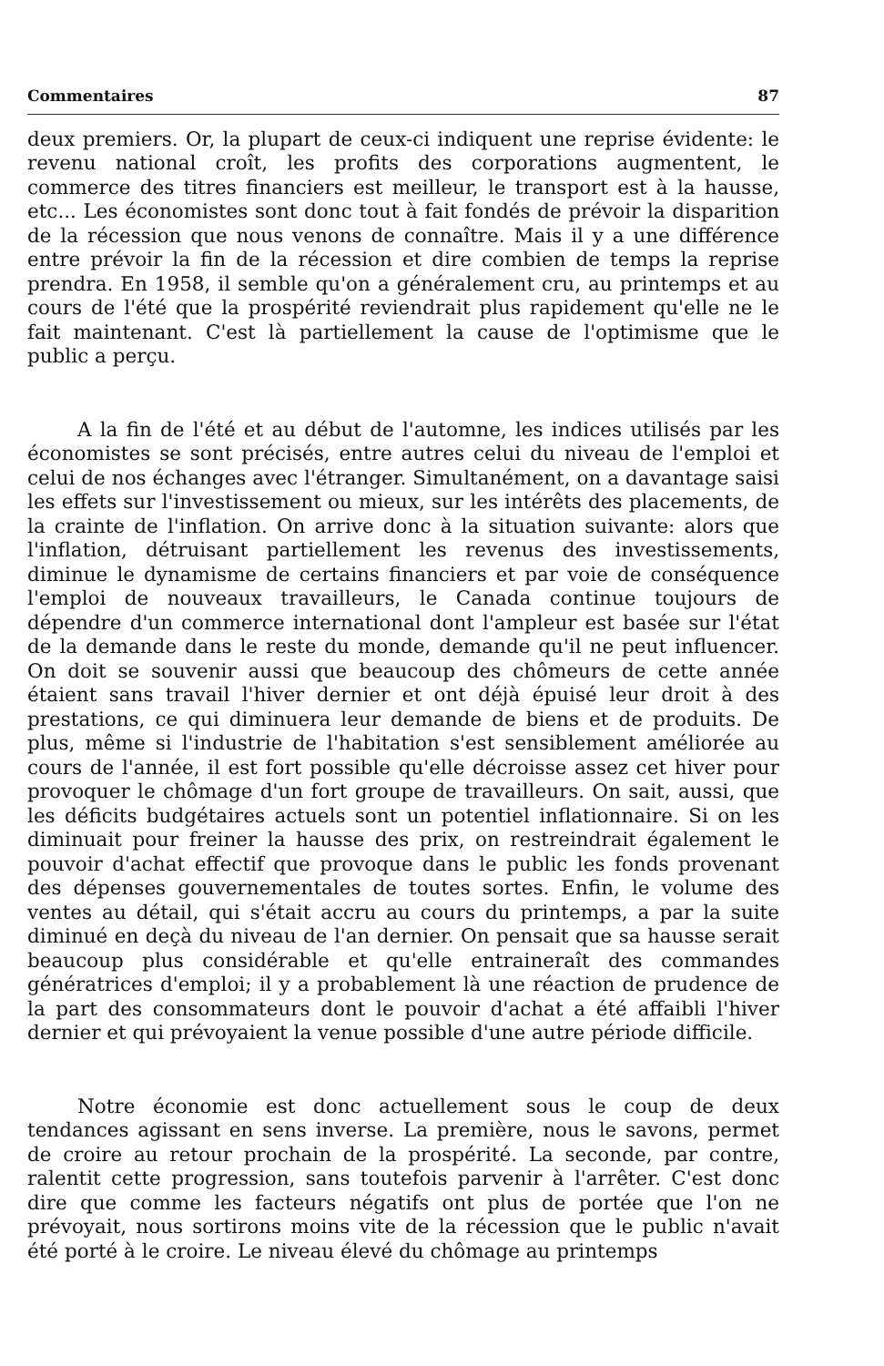Commentaires 87
deux premiers. Or, la plupart de ceux-ci indiquent une reprise évidente: le revenu national croît, les profits des corporations augmentent, le commerce des titres financiers est meilleur, le transport est à la hausse, etc... Les économistes sont donc tout à fait fondés de prévoir la disparition de la récession que nous venons de connaître. Mais il y a une différence entre prévoir la fin de la récession et dire combien de temps la reprise prendra. En 1958, il semble qu'on a généralement cru, au printemps et au cours de l'été que la prospérité reviendrait plus rapidement qu'elle ne le fait maintenant. C'est là partiellement la cause de l'optimisme que le public a perçu.
A la fin de l'été et au début de l'automne, les indices utilisés par les économistes se sont précisés, entre autres celui du niveau de l'emploi et celui de nos échanges avec l'étranger. Simultanément, on a davantage saisi les effets sur l'investissement ou mieux, sur les intérêts des placements, de la crainte de l'inflation. On arrive donc à la situation suivante: alors que l'inflation, détruisant partiellement les revenus des investissements, diminue le dynamisme de certains financiers et par voie de conséquence l'emploi de nouveaux travailleurs, le Canada continue toujours de dépendre d'un commerce international dont l'ampleur est basée sur l'état de la demande dans le reste du monde, demande qu'il ne peut influencer. On doit se souvenir aussi que beaucoup des chômeurs de cette année étaient sans travail l'hiver dernier et ont déjà épuisé leur droit à des prestations, ce qui diminuera leur demande de biens et de produits. De plus, même si l'industrie de l'habitation s'est sensiblement améliorée au cours de l'année, il est fort possible qu'elle décroisse assez cet hiver pour provoquer le chômage d'un fort groupe de travailleurs. On sait, aussi, que les déficits budgétaires actuels sont un potentiel inflationnaire. Si on les diminuait pour freiner la hausse des prix, on restreindrait également le pouvoir d'achat effectif que provoque dans le public les fonds provenant des dépenses gouvernementales de toutes sortes. Enfin, le volume des ventes au détail, qui s'était accru au cours du printemps, a par la suite diminué en deçà du niveau de l'an dernier. On pensait que sa hausse serait beaucoup plus considérable et qu'elle entraineraît des commandes génératrices d'emploi; il y a probablement là une réaction de prudence de la part des consommateurs dont le pouvoir d'achat a été affaibli l'hiver dernier et qui prévoyaient la venue possible d'une autre période difficile.
Notre économie est donc actuellement sous le coup de deux tendances agissant en sens inverse. La première, nous le savons, permet de croire au retour prochain de la prospérité. La seconde, par contre, ralentit cette progression, sans toutefois parvenir à l'arrêter. C'est donc dire que comme les facteurs négatifs ont plus de portée que l'on ne prévoyait, nous sortirons moins vite de la récession que le public n'avait été porté à le croire. Le niveau élevé du chômage au printemps